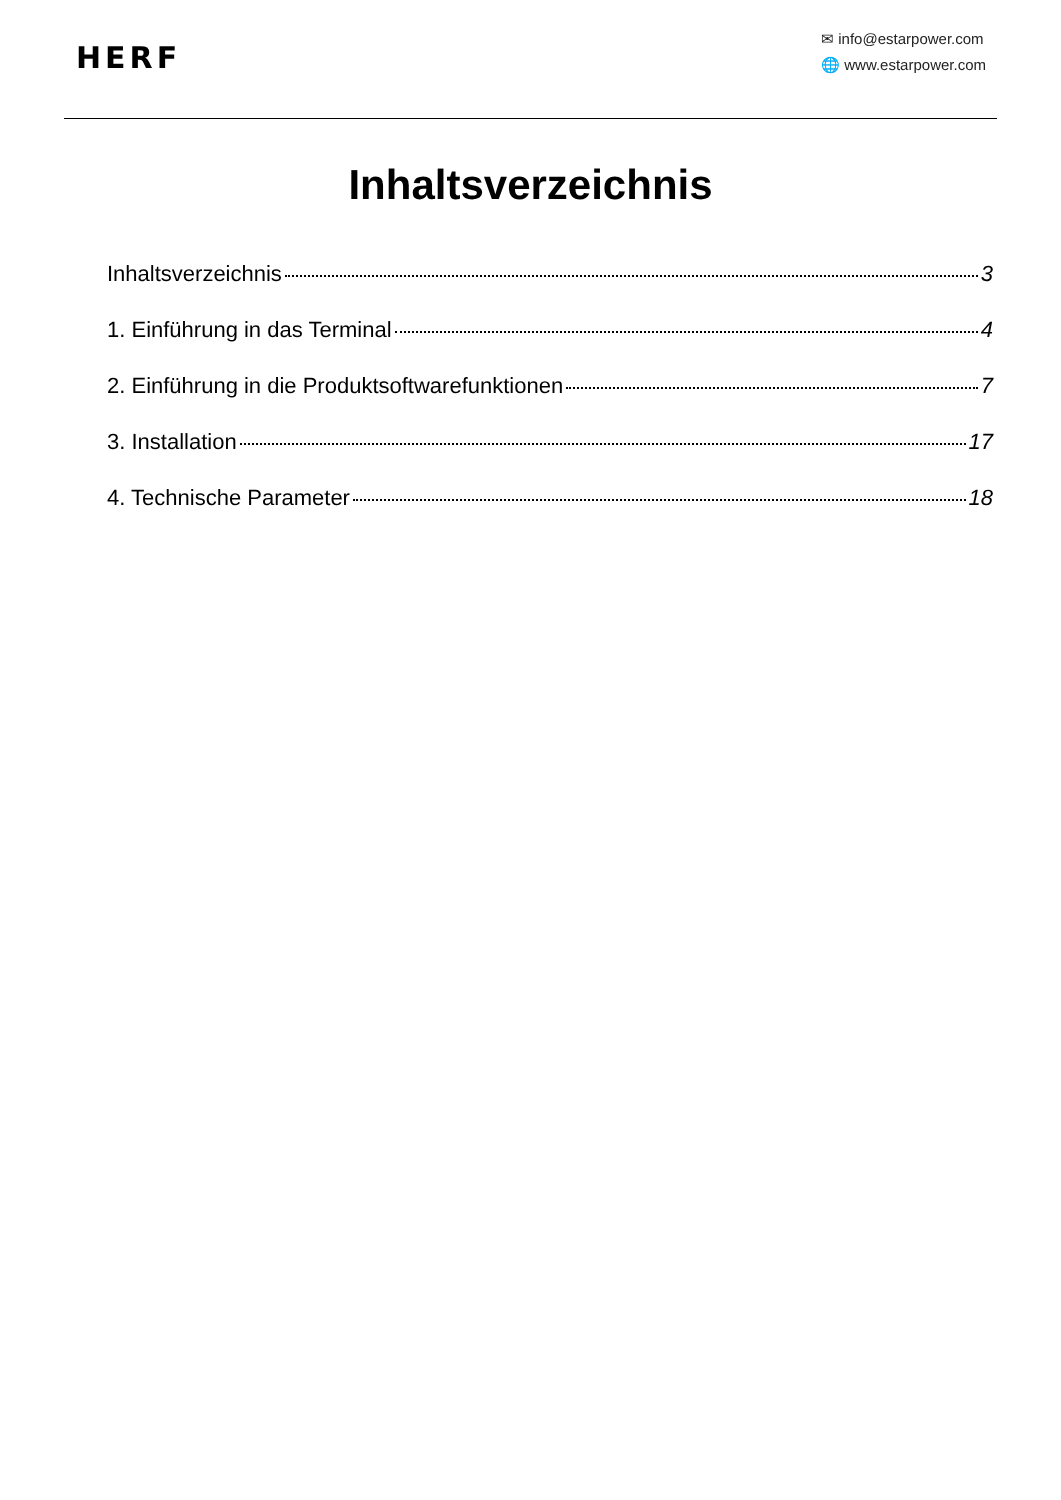HERF
✉ info@estarpower.com
🌐 www.estarpower.com
Inhaltsverzeichnis
Inhaltsverzeichnis 3
1. Einführung in das Terminal 4
2. Einführung in die Produktsoftwarefunktionen 7
3. Installation 17
4. Technische Parameter 18